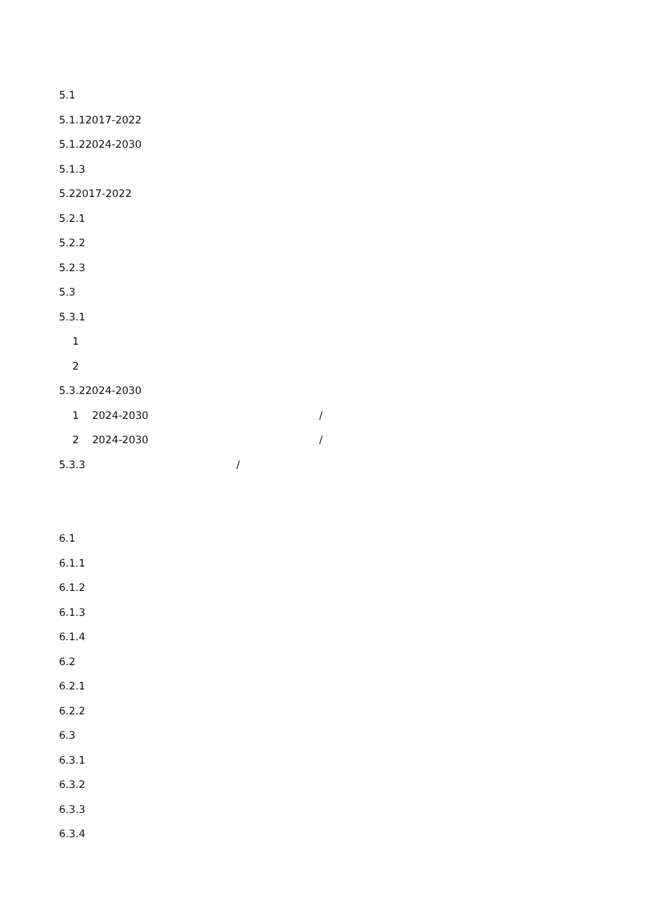5.1
5.1.12017-2022
5.1.22024-2030
5.1.3
5.22017-2022
5.2.1
5.2.2
5.2.3
5.3
5.3.1
1
2
5.3.22024-2030
1 2024-2030 /
2 2024-2030 /
5.3.3 /
6.1
6.1.1
6.1.2
6.1.3
6.1.4
6.2
6.2.1
6.2.2
6.3
6.3.1
6.3.2
6.3.3
6.3.4